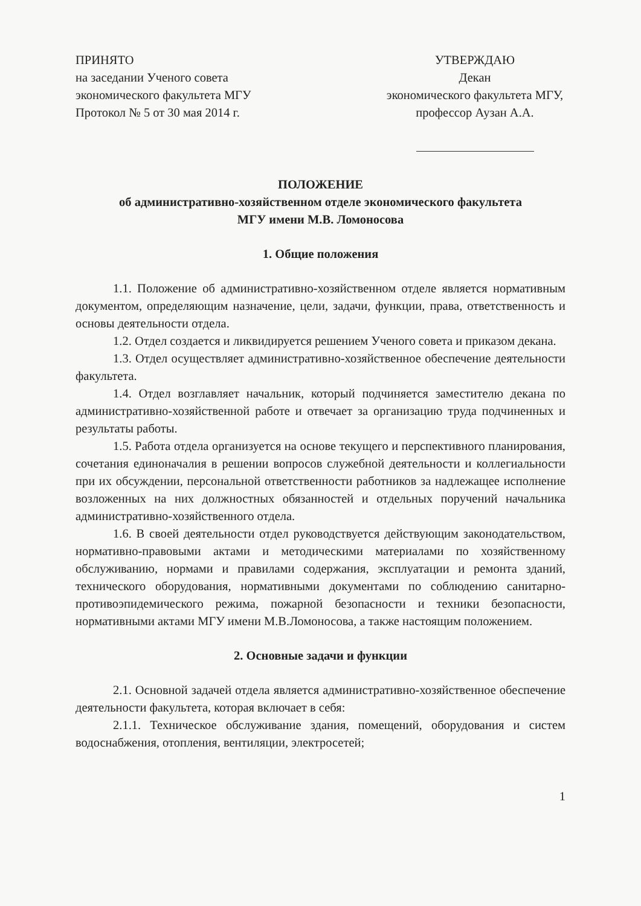ПРИНЯТО
на заседании Ученого совета
экономического факультета МГУ
Протокол № 5 от 30 мая 2014 г.
УТВЕРЖДАЮ
Декан
экономического факультета МГУ,
профессор Аузан А.А.
ПОЛОЖЕНИЕ
об административно-хозяйственном отделе экономического факультета
МГУ имени М.В. Ломоносова
1. Общие положения
1.1. Положение об административно-хозяйственном отделе является нормативным документом, определяющим назначение, цели, задачи, функции, права, ответственность и основы деятельности отдела.
1.2. Отдел создается и ликвидируется решением Ученого совета и приказом декана.
1.3. Отдел осуществляет административно-хозяйственное обеспечение деятельности факультета.
1.4. Отдел возглавляет начальник, который подчиняется заместителю декана по административно-хозяйственной работе и отвечает за организацию труда подчиненных и результаты работы.
1.5. Работа отдела организуется на основе текущего и перспективного планирования, сочетания единоначалия в решении вопросов служебной деятельности и коллегиальности при их обсуждении, персональной ответственности работников за надлежащее исполнение возложенных на них должностных обязанностей и отдельных поручений начальника административно-хозяйственного отдела.
1.6. В своей деятельности отдел руководствуется действующим законодательством, нормативно-правовыми актами и методическими материалами по хозяйственному обслуживанию, нормами и правилами содержания, эксплуатации и ремонта зданий, технического оборудования, нормативными документами по соблюдению санитарно-противоэпидемического режима, пожарной безопасности и техники безопасности, нормативными актами МГУ имени М.В.Ломоносова, а также настоящим положением.
2. Основные задачи и функции
2.1. Основной задачей отдела является административно-хозяйственное обеспечение деятельности факультета, которая включает в себя:
2.1.1. Техническое обслуживание здания, помещений, оборудования и систем водоснабжения, отопления, вентиляции, электросетей;
1